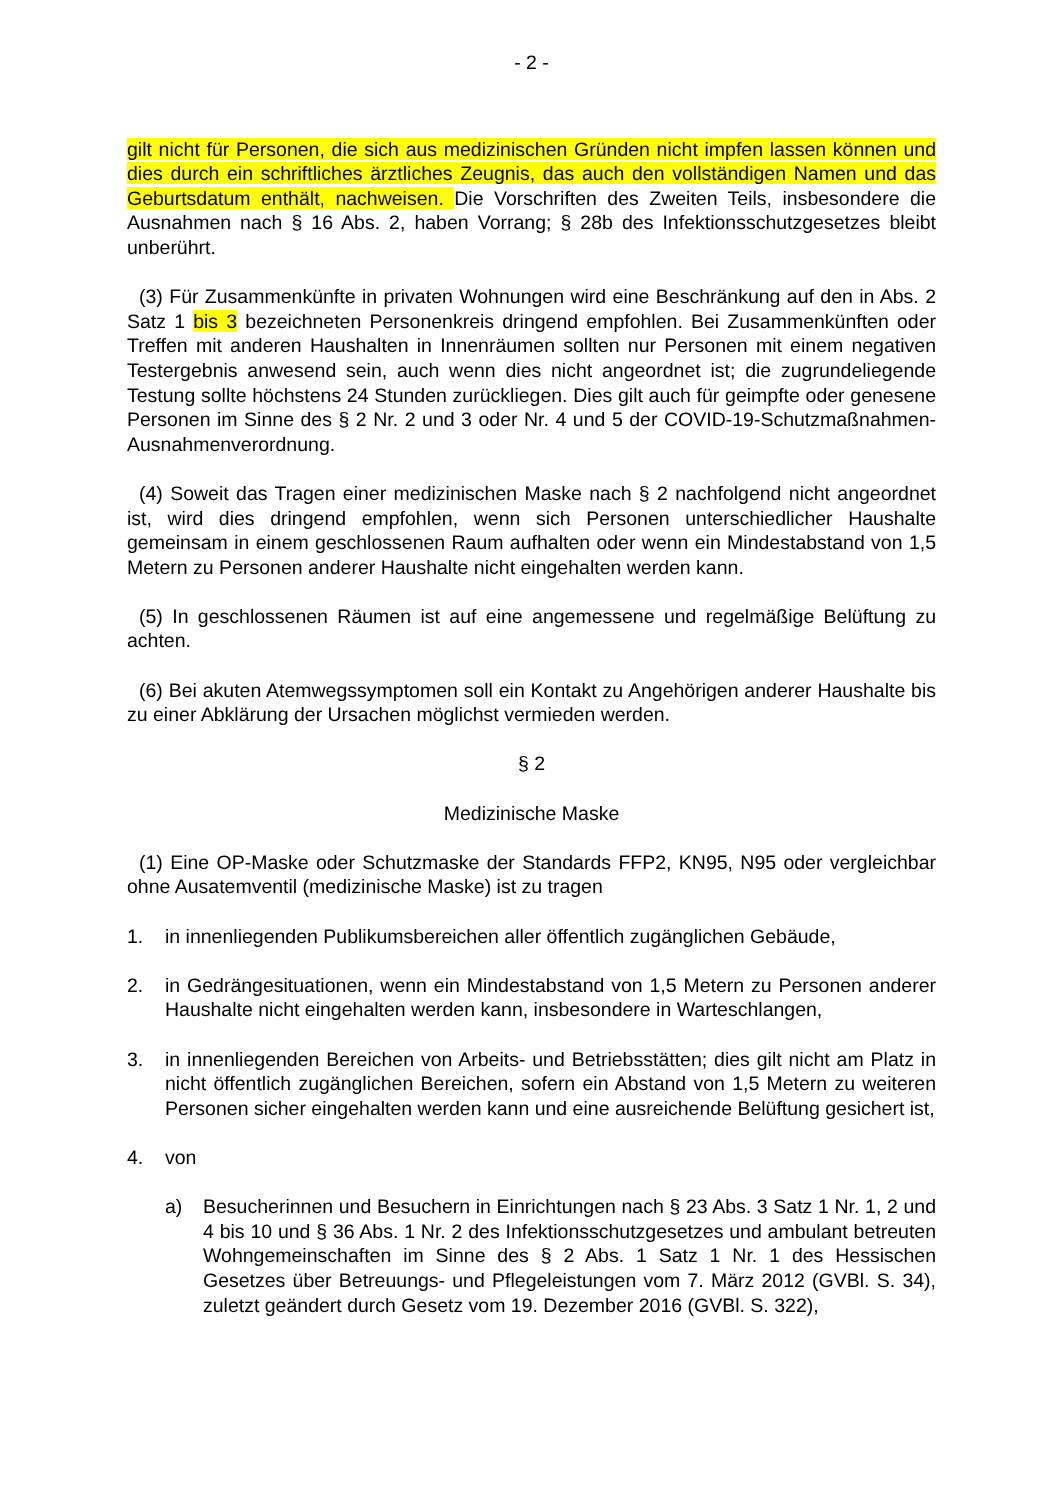- 2 -
gilt nicht für Personen, die sich aus medizinischen Gründen nicht impfen lassen kön­nen und dies durch ein schriftliches ärztliches Zeugnis, das auch den vollständigen Namen und das Geburtsdatum enthält, nachweisen. Die Vorschriften des Zweiten Teils, insbesondere die Ausnahmen nach § 16 Abs. 2, haben Vorrang; § 28b des In­fektionsschutzgesetzes bleibt unberührt.
(3) Für Zusammenkünfte in privaten Wohnungen wird eine Beschränkung auf den in Abs. 2 Satz 1 bis 3 bezeichneten Personenkreis dringend empfohlen. Bei Zusam­menkünften oder Treffen mit anderen Haushalten in Innenräumen sollten nur Perso­nen mit einem negativen Testergebnis anwesend sein, auch wenn dies nicht ange­ordnet ist; die zugrundeliegende Testung sollte höchstens 24 Stunden zurückliegen. Dies gilt auch für geimpfte oder genesene Personen im Sinne des § 2 Nr. 2 und 3 oder Nr. 4 und 5 der COVID-19-Schutzmaßnahmen-Ausnahmenverordnung.
(4) Soweit das Tragen einer medizinischen Maske nach § 2 nachfolgend nicht an­geordnet ist, wird dies dringend empfohlen, wenn sich Personen unterschiedlicher Haushalte gemeinsam in einem geschlossenen Raum aufhalten oder wenn ein Min­destabstand von 1,5 Metern zu Personen anderer Haushalte nicht eingehalten wer­den kann.
(5) In geschlossenen Räumen ist auf eine angemessene und regelmäßige Belüf­tung zu achten.
(6) Bei akuten Atemwegssymptomen soll ein Kontakt zu Angehörigen anderer Haushalte bis zu einer Abklärung der Ursachen möglichst vermieden werden.
§ 2
Medizinische Maske
(1) Eine OP-Maske oder Schutzmaske der Standards FFP2, KN95, N95 oder ver­gleichbar ohne Ausatemventil (medizinische Maske) ist zu tragen
1. in innenliegenden Publikumsbereichen aller öffentlich zugänglichen Gebäude,
2. in Gedrängesituationen, wenn ein Mindestabstand von 1,5 Metern zu Personen anderer Haushalte nicht eingehalten werden kann, insbesondere in Warte­schlangen,
3. in innenliegenden Bereichen von Arbeits- und Betriebsstätten; dies gilt nicht am Platz in nicht öffentlich zugänglichen Bereichen, sofern ein Abstand von 1,5 Me­tern zu weiteren Personen sicher eingehalten werden kann und eine ausreichen­de Belüftung gesichert ist,
4. von
a) Besucherinnen und Besuchern in Einrichtungen nach § 23 Abs. 3 Satz 1 Nr. 1, 2 und 4 bis 10 und § 36 Abs. 1 Nr. 2 des Infektionsschutzgesetzes und ambulant betreuten Wohngemeinschaften im Sinne des § 2 Abs. 1 Satz 1 Nr. 1 des Hessischen Gesetzes über Betreuungs- und Pflegeleistungen vom 7. März 2012 (GVBl. S. 34), zuletzt geändert durch Gesetz vom 19. Dezem­ber 2016 (GVBl. S. 322),